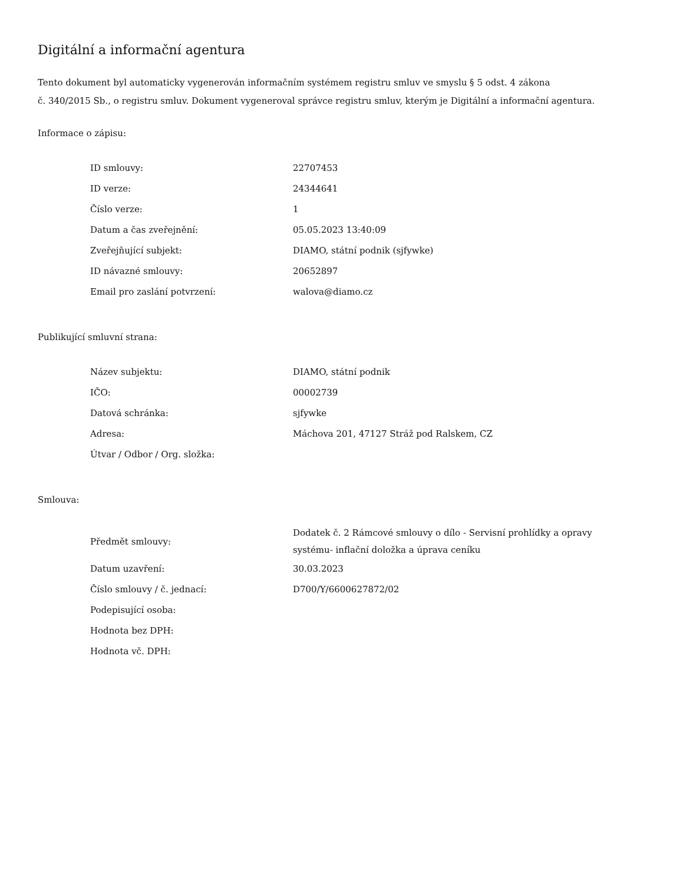Digitální a informační agentura
Tento dokument byl automaticky vygenerován informačním systémem registru smluv ve smyslu § 5 odst. 4 zákona
č. 340/2015 Sb., o registru smluv. Dokument vygeneroval správce registru smluv, kterým je Digitální a informační agentura.
Informace o zápisu:
| ID smlouvy: | 22707453 |
| ID verze: | 24344641 |
| Číslo verze: | 1 |
| Datum a čas zveřejnění: | 05.05.2023 13:40:09 |
| Zveřejňující subjekt: | DIAMO, státní podnik (sjfywke) |
| ID návazné smlouvy: | 20652897 |
| Email pro zaslání potvrzení: | walova@diamo.cz |
Publikující smluvní strana:
| Název subjektu: | DIAMO, státní podnik |
| IČO: | 00002739 |
| Datová schránka: | sjfywke |
| Adresa: | Máchova 201, 47127 Stráž pod Ralskem, CZ |
| Útvar / Odbor / Org. složka: | |
Smlouva:
| Předmět smlouvy: | Dodatek č. 2 Rámcové smlouvy o dílo - Servisní prohlídky a opravy systému- inflační doložka a úprava ceníku |
| Datum uzavření: | 30.03.2023 |
| Číslo smlouvy / č. jednací: | D700/Y/6600627872/02 |
| Podepisující osoba: | |
| Hodnota bez DPH: | |
| Hodnota vč. DPH: | |